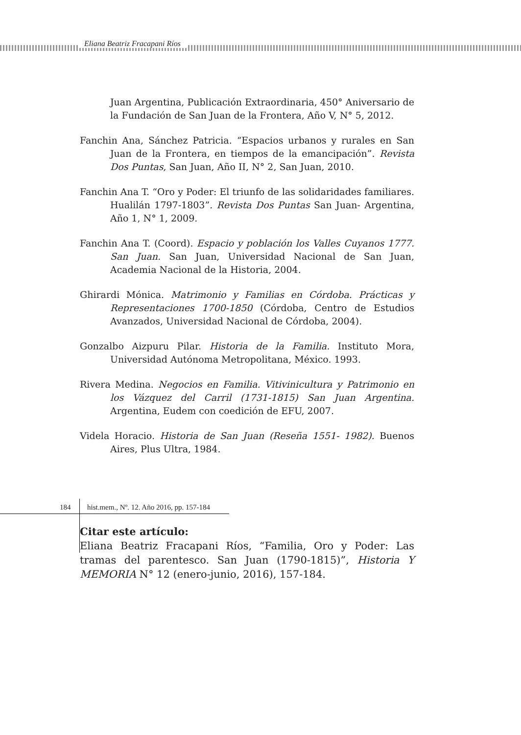Eliana Beatriz Fracapani Ríos
Juan Argentina, Publicación Extraordinaria, 450° Aniversario de la Fundación de San Juan de la Frontera, Año V, N° 5, 2012.
Fanchin Ana, Sánchez Patricia. “Espacios urbanos y rurales en San Juan de la Frontera, en tiempos de la emancipación”. Revista Dos Puntas, San Juan, Año II, N° 2, San Juan, 2010.
Fanchin Ana T. “Oro y Poder: El triunfo de las solidaridades familiares. Hualilán 1797-1803”. Revista Dos Puntas San Juan- Argentina, Año 1, N° 1, 2009.
Fanchin Ana T. (Coord). Espacio y población los Valles Cuyanos 1777. San Juan. San Juan, Universidad Nacional de San Juan, Academia Nacional de la Historia, 2004.
Ghirardi Mónica. Matrimonio y Familias en Córdoba. Prácticas y Representaciones 1700-1850 (Córdoba, Centro de Estudios Avanzados, Universidad Nacional de Córdoba, 2004).
Gonzalbo Aizpuru Pilar. Historia de la Familia. Instituto Mora, Universidad Autónoma Metropolitana, México. 1993.
Rivera Medina. Negocios en Familia. Vitivinicultura y Patrimonio en los Vázquez del Carril (1731-1815) San Juan Argentina. Argentina, Eudem con coedición de EFU, 2007.
Videla Horacio. Historia de San Juan (Reseña 1551- 1982). Buenos Aires, Plus Ultra, 1984.
Citar este artículo:
Eliana Beatriz Fracapani Ríos, “Familia, Oro y Poder: Las tramas del parentesco. San Juan (1790-1815)”, Historia Y MEMORIA N° 12 (enero-junio, 2016), 157-184.
184 hist.mem., Nº. 12. Año 2016, pp. 157-184